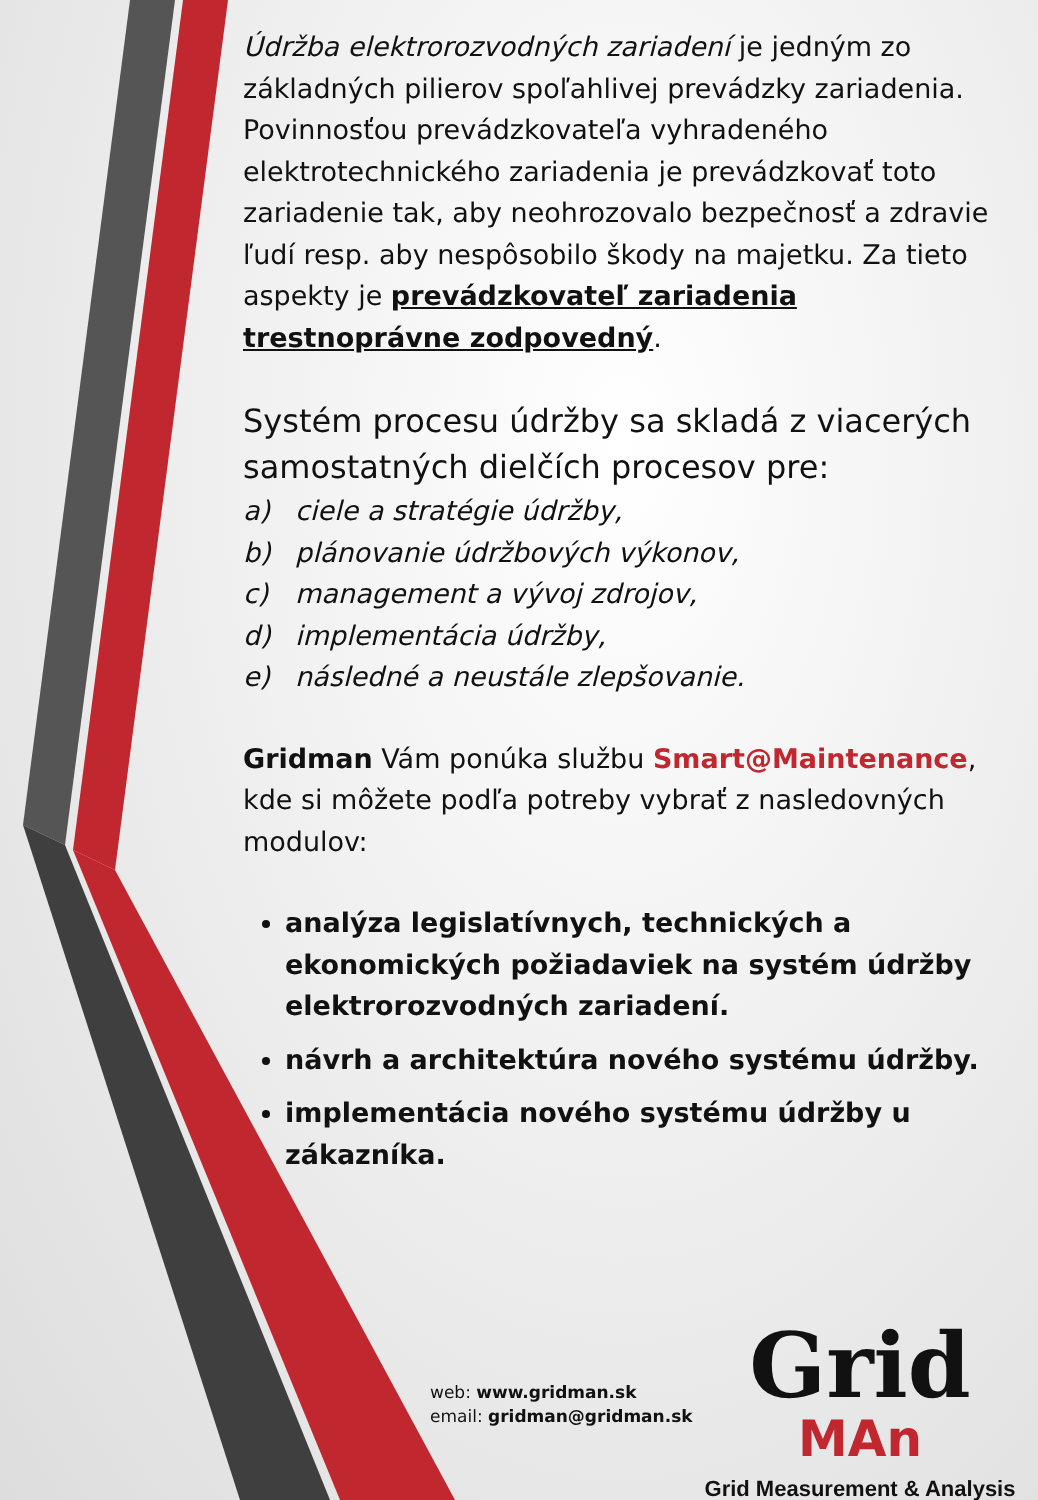Údržba elektrorozvodných zariadení je jedným zo základných pilierov spoľahlivej prevádzky zariadenia. Povinnosťou prevádzkovateľa vyhradeného elektrotechnického zariadenia je prevádzkovať toto zariadenie tak, aby neohrozovalo bezpečnosť a zdravie ľudí resp. aby nespôsobilo škody na majetku. Za tieto aspekty je prevádzkovateľ zariadenia trestnoprávne zodpovedný.
Systém procesu údržby sa skladá z viacerých samostatných dielčích procesov pre:
a) ciele a stratégie údržby,
b) plánovanie údržbových výkonov,
c) management a vývoj zdrojov,
d) implementácia údržby,
e) následné a neustále zlepšovanie.
Gridman Vám ponúka službu Smart@Maintenance, kde si môžete podľa potreby vybrať z nasledovných modulov:
analýza legislatívnych, technických a ekonomických požiadaviek na systém údržby elektrorozvodných zariadení.
návrh a architektúra nového systému údržby.
implementácia nového systému údržby u zákazníka.
web: www.gridman.sk
email: gridman@gridman.sk
Grid
MAn
Grid Measurement & Analysis